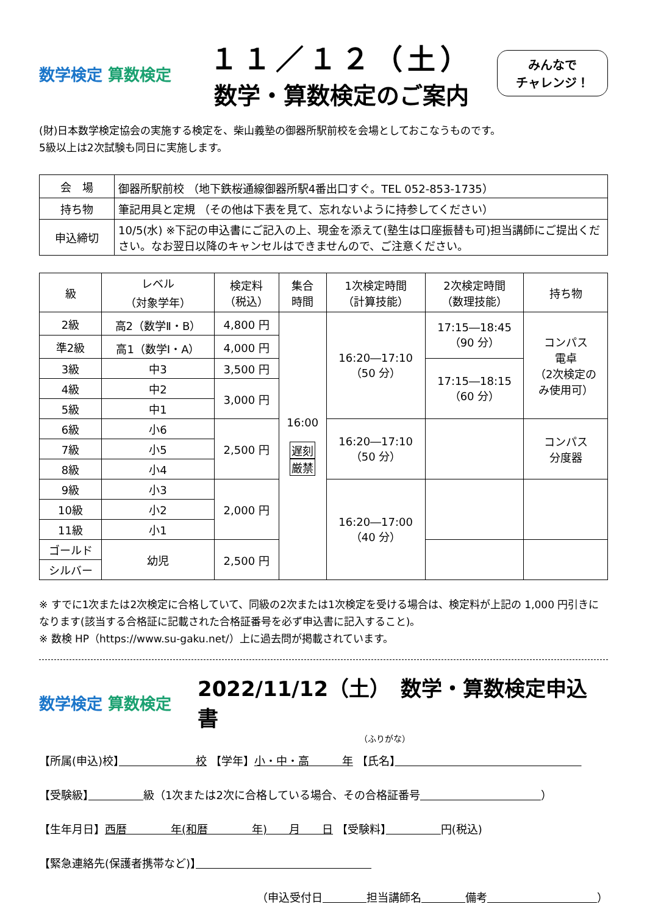数学検定 算数検定
１１／１２（土）
数学・算数検定のご案内
みんなで
チャレンジ！
(財)日本数学検定協会の実施する検定を、柴山義塾の御器所駅前校を会場としておこなうものです。
5級以上は2次試験も同日に実施します。
| 会 場 | 御器所駅前校 （地下鉄桜通線御器所駅4番出口すぐ。TEL 052-853-1735） |
| 持ち物 | 筆記用具と定規 （その他は下表を見て、忘れないように持参してください） |
| 申込締切 | 10/5(水) ※下記の申込書にご記入の上、現金を添えて(塾生は口座振替も可)担当講師にご提出ください。なお翌日以降のキャンセルはできませんので、ご注意ください。 |
| 級 | レベル （対象学年） | 検定料 （税込） | 集合 時間 | 1次検定時間 （計算技能） | 2次検定時間 （数理技能） | 持ち物 |
| --- | --- | --- | --- | --- | --- | --- |
| 2級 | 高2（数学Ⅱ・B） | 4,800 円 | 16:00 遅刻 厳禁 | 16:20―17:10 （50 分） | 17:15―18:45 （90 分） | コンパス 電卓 （2次検定の み使用可） |
| 準2級 | 高1（数学Ⅰ・A） | 4,000 円 | | | | |
| 3級 | 中3 | 3,500 円 | | | 17:15―18:15 （60 分） | |
| 4級 | 中2 | 3,000 円 | | | | |
| 5級 | 中1 | | | | | |
| 6級 | 小6 | 2,500 円 | | 16:20―17:10 （50 分） | | コンパス 分度器 |
| 7級 | 小5 | | | | | |
| 8級 | 小4 | | | | | |
| 9級 | 小3 | 2,000 円 | | 16:20―17:00 （40 分） | | |
| 10級 | 小2 | | | | | |
| 11級 | 小1 | | | | | |
| ゴールド | 幼児 | 2,500 円 | | | | |
| シルバー | | | | | | |
※ すでに1次または2次検定に合格していて、同級の2次または1次検定を受ける場合は、検定料が上記の 1,000 円引きになります(該当する合格証に記載された合格証番号を必ず申込書に記入すること)。
※ 数検 HP（https://www.su-gaku.net/）上に過去問が掲載されています。
数学検定 算数検定
2022/11/12（土）　数学・算数検定申込書
（ふりがな）
【所属(申込)校】　　　　　　　校 【学年】小・中・高　　　年 【氏名】　　　　　　　　　　　　　　　　　
【受験級】　　　　　 級（1次または2次に合格している場合、その合格証番号　　　　　　　　　　　 ）
【生年月日】西暦　　　　年(和暦　　　　年)　　月　　日 【受験料】　　　　　 円(税込)
【緊急連絡先(保護者携帯など)】　　　　　　　　　　　　　　　　
（申込受付日　　　　 担当講師名　　　　 備考　　　　　　　　　　 ）